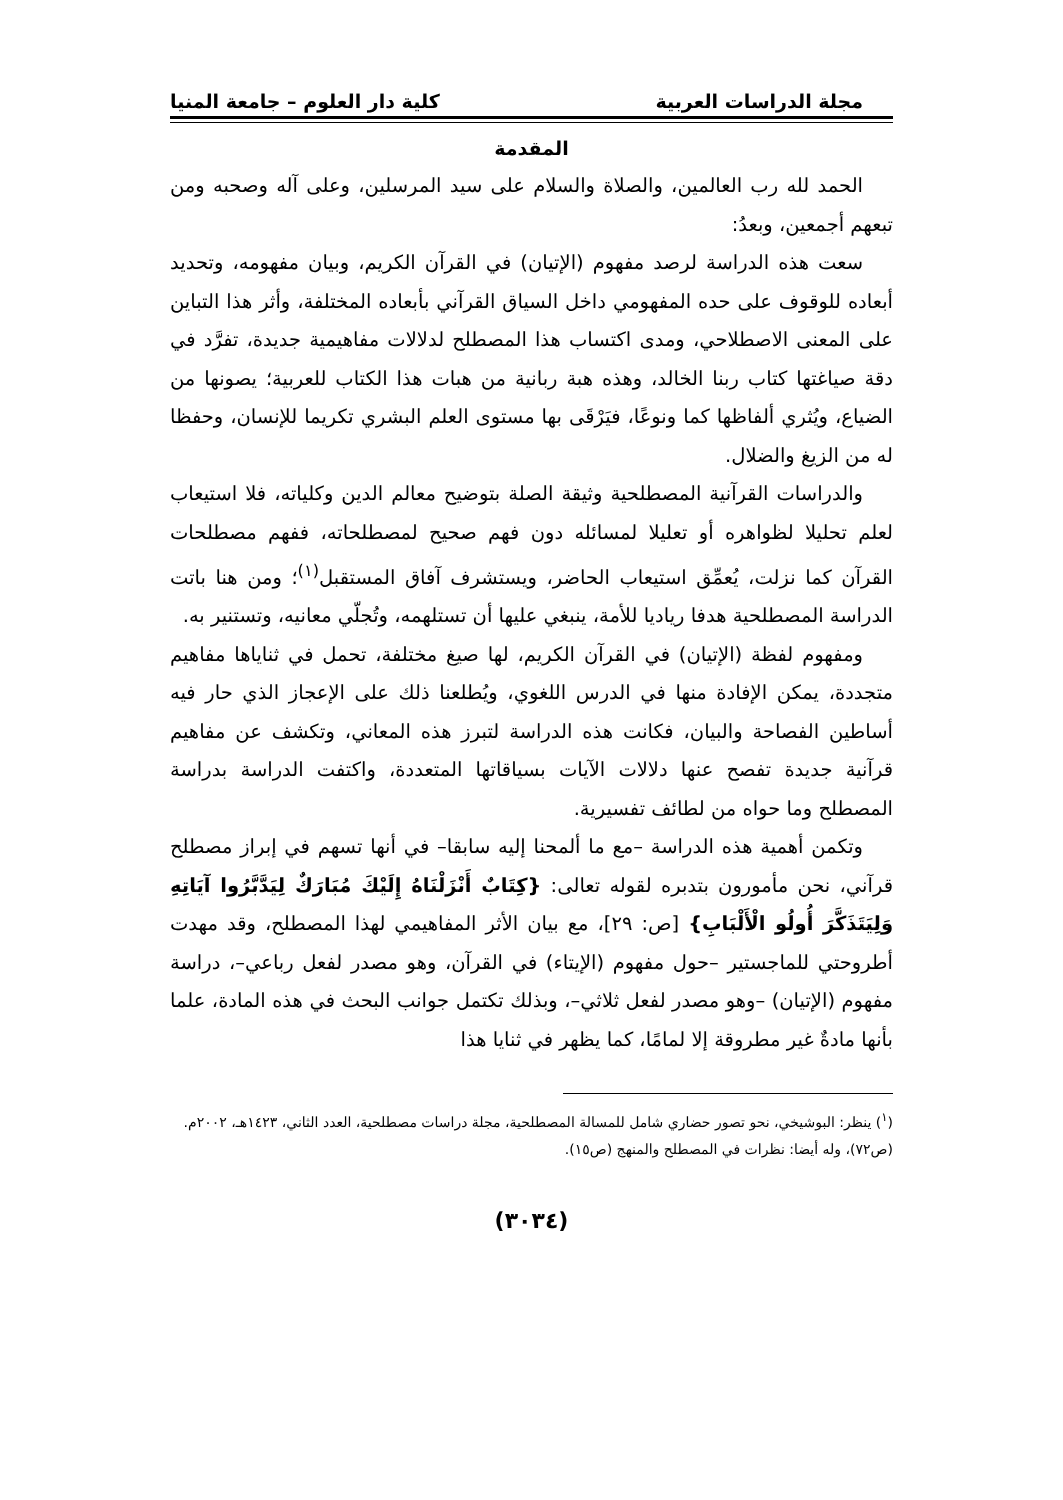مجلة الدراسات العربية كلية دار العلوم – جامعة المنيا
المقدمة
الحمد لله رب العالمين، والصلاة والسلام على سيد المرسلين، وعلى آله وصحبه ومن تبعهم أجمعين، وبعدُ:
سعت هذه الدراسة لرصد مفهوم (الإتيان) في القرآن الكريم، وبيان مفهومه، وتحديد أبعاده للوقوف على حده المفهومي داخل السياق القرآني بأبعاده المختلفة، وأثر هذا التباين على المعنى الاصطلاحي، ومدى اكتساب هذا المصطلح لدلالات مفاهيمية جديدة، تفرَّد في دقة صياغتها كتاب ربنا الخالد، وهذه هبة ربانية من هبات هذا الكتاب للعربية؛ يصونها من الضياع، ويُثري ألفاظها كما ونوعًا، فيَرْقَى بها مستوى العلم البشري تكريما للإنسان، وحفظا له من الزيغ والضلال.
والدراسات القرآنية المصطلحية وثيقة الصلة بتوضيح معالم الدين وكلياته، فلا استيعاب لعلم تحليلا لظواهره أو تعليلا لمسائله دون فهم صحيح لمصطلحاته، ففهم مصطلحات القرآن كما نزلت، يُعمِّق استيعاب الحاضر، ويستشرف آفاق المستقبل<sup>(١)</sup>؛ ومن هنا باتت الدراسة المصطلحية هدفا رياديا للأمة، ينبغي عليها أن تستلهمه، وتُجلّي معانيه، وتستنير به.
ومفهوم لفظة (الإتيان) في القرآن الكريم، لها صيغ مختلفة، تحمل في ثناياها مفاهيم متجددة، يمكن الإفادة منها في الدرس اللغوي، ويُطلعنا ذلك على الإعجاز الذي حار فيه أساطين الفصاحة والبيان، فكانت هذه الدراسة لتبرز هذه المعاني، وتكشف عن مفاهيم قرآنية جديدة تفصح عنها دلالات الآيات بسياقاتها المتعددة، واكتفت الدراسة بدراسة المصطلح وما حواه من لطائف تفسيرية.
وتكمن أهمية هذه الدراسة –مع ما ألمحنا إليه سابقا– في أنها تسهم في إبراز مصطلح قرآني، نحن مأمورون بتدبره لقوله تعالى: {كِتَابٌ أَنْزَلْنَاهُ إِلَيْكَ مُبَارَكٌ لِيَدَّبَّرُوا آيَاتِهِ وَلِيَتَذَكَّرَ أُولُو الْأَلْبَابِ} [ص: ٢٩]، مع بيان الأثر المفاهيمي لهذا المصطلح، وقد مهدت أطروحتي للماجستير –حول مفهوم (الإيتاء) في القرآن، وهو مصدر لفعل رباعي–، دراسة مفهوم (الإتيان) –وهو مصدر لفعل ثلاثي–، وبذلك تكتمل جوانب البحث في هذه المادة، علما بأنها مادةٌ غير مطروقة إلا لمامًا، كما يظهر في ثنايا هذا
(<sup>١</sup>) ينظر: البوشيخي، نحو تصور حضاري شامل للمسالة المصطلحية، مجلة دراسات مصطلحية، العدد الثاني، ١٤٢٣هـ، ٢٠٠٢م. (ص٧٢)، وله أيضا: نظرات في المصطلح والمنهج (ص١٥).
(٣٠٣٤)